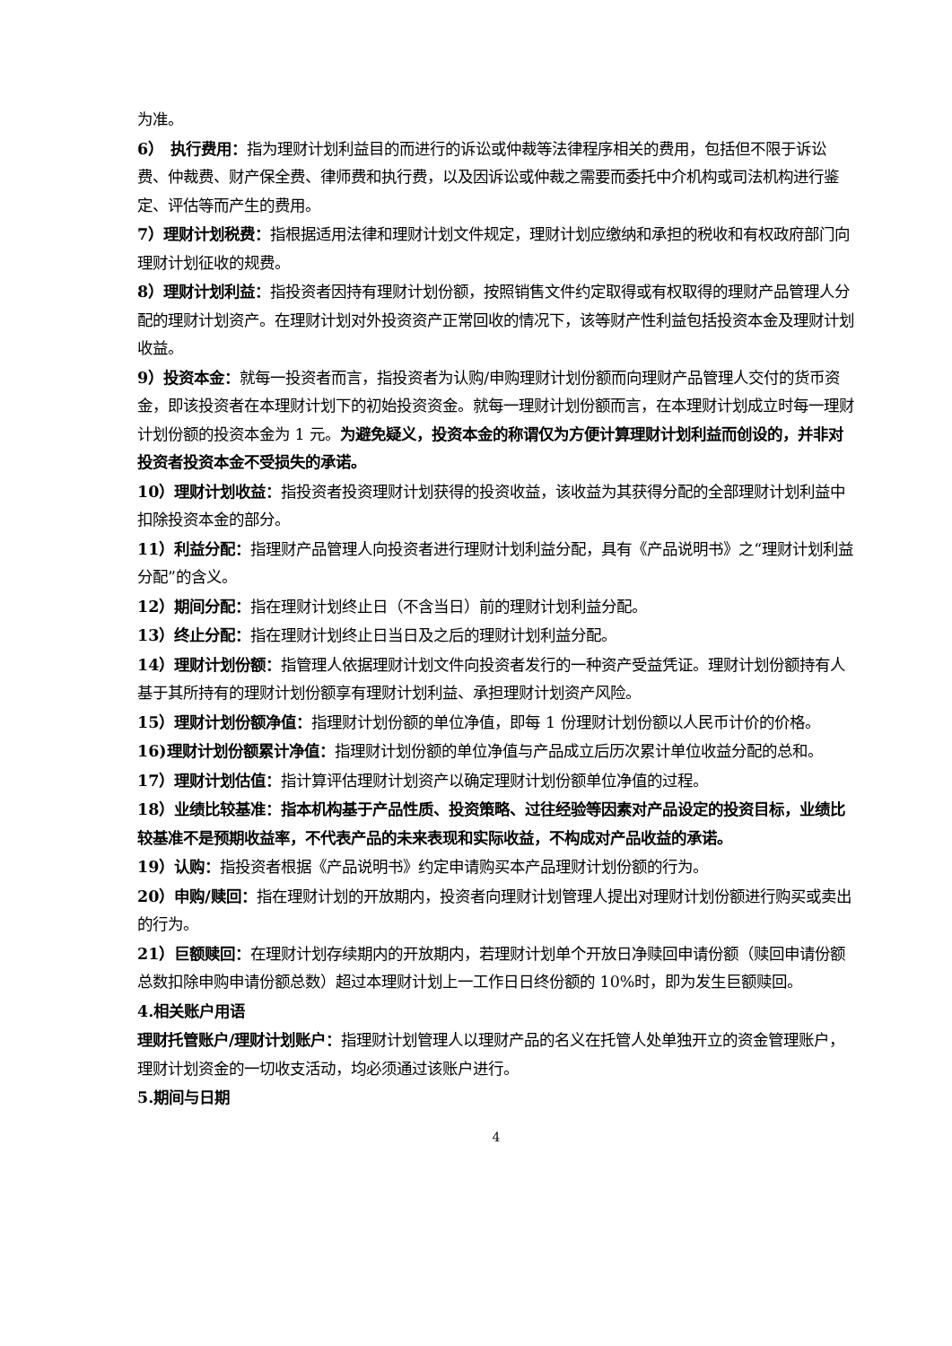为准。
6）　执行费用：指为理财计划利益目的而进行的诉讼或仲裁等法律程序相关的费用，包括但不限于诉讼费、仲裁费、财产保全费、律师费和执行费，以及因诉讼或仲裁之需要而委托中介机构或司法机构进行鉴定、评估等而产生的费用。
7）理财计划税费：指根据适用法律和理财计划文件规定，理财计划应缴纳和承担的税收和有权政府部门向理财计划征收的规费。
8）理财计划利益：指投资者因持有理财计划份额，按照销售文件约定取得或有权取得的理财产品管理人分配的理财计划资产。在理财计划对外投资资产正常回收的情况下，该等财产性利益包括投资本金及理财计划收益。
9）投资本金：就每一投资者而言，指投资者为认购/申购理财计划份额而向理财产品管理人交付的货币资金，即该投资者在本理财计划下的初始投资资金。就每一理财计划份额而言，在本理财计划成立时每一理财计划份额的投资本金为 1 元。为避免疑义，投资本金的称谓仅为方便计算理财计划利益而创设的，并非对投资者投资本金不受损失的承诺。
10）理财计划收益：指投资者投资理财计划获得的投资收益，该收益为其获得分配的全部理财计划利益中扣除投资本金的部分。
11）利益分配：指理财产品管理人向投资者进行理财计划利益分配，具有《产品说明书》之“理财计划利益分配”的含义。
12）期间分配：指在理财计划终止日（不含当日）前的理财计划利益分配。
13）终止分配：指在理财计划终止日当日及之后的理财计划利益分配。
14）理财计划份额：指管理人依据理财计划文件向投资者发行的一种资产受益凭证。理财计划份额持有人基于其所持有的理财计划份额享有理财计划利益、承担理财计划资产风险。
15）理财计划份额净值：指理财计划份额的单位净值，即每 1 份理财计划份额以人民币计价的价格。
16)理财计划份额累计净值：指理财计划份额的单位净值与产品成立后历次累计单位收益分配的总和。
17）理财计划估值：指计算评估理财计划资产以确定理财计划份额单位净值的过程。
18）业绩比较基准：指本机构基于产品性质、投资策略、过往经验等因素对产品设定的投资目标，业绩比较基准不是预期收益率，不代表产品的未来表现和实际收益，不构成对产品收益的承诺。
19）认购：指投资者根据《产品说明书》约定申请购买本产品理财计划份额的行为。
20）申购/赎回：指在理财计划的开放期内，投资者向理财计划管理人提出对理财计划份额进行购买或卖出的行为。
21）巨额赎回：在理财计划存续期内的开放期内，若理财计划单个开放日净赎回申请份额（赎回申请份额总数扣除申购申请份额总数）超过本理财计划上一工作日日终份额的 10%时，即为发生巨额赎回。
4.相关账户用语
理财托管账户/理财计划账户：指理财计划管理人以理财产品的名义在托管人处单独开立的资金管理账户，理财计划资金的一切收支活动，均必须通过该账户进行。
5.期间与日期
4